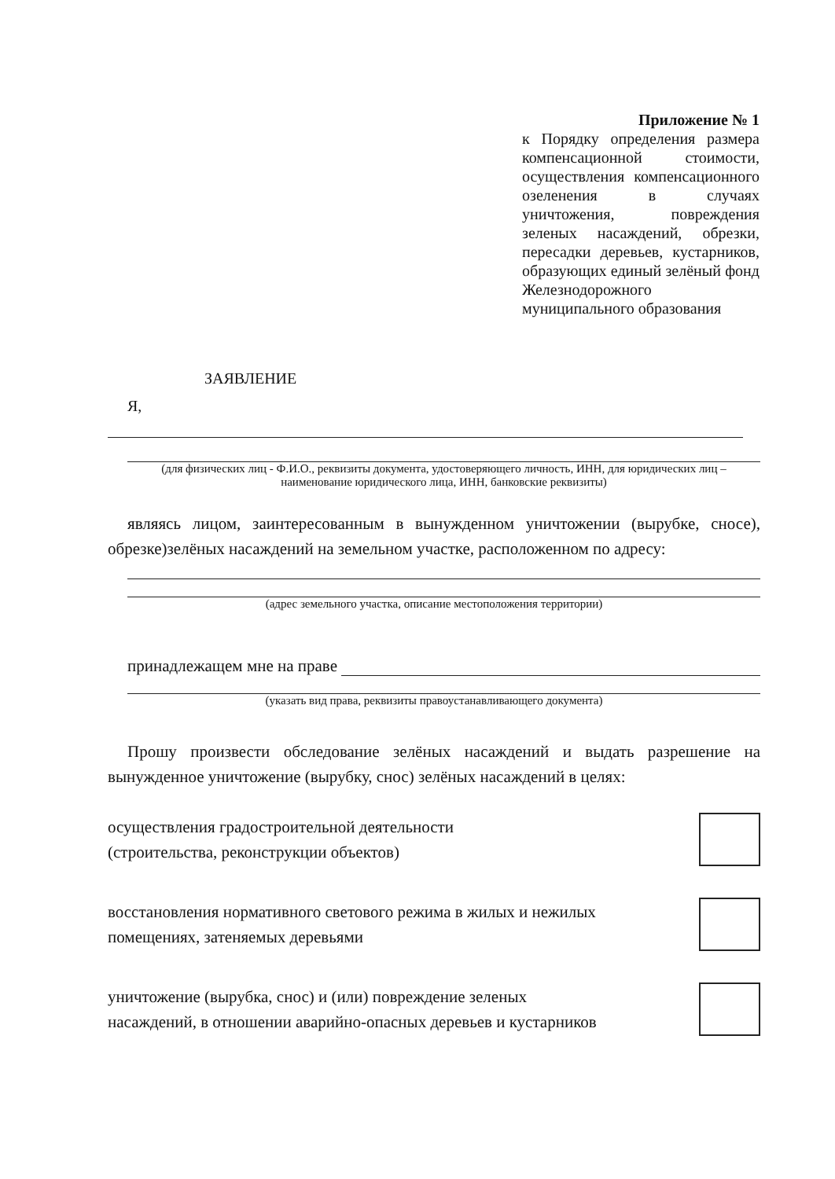Приложение № 1
к Порядку определения размера компенсационной стоимости, осуществления компенсационного озеленения в случаях уничтожения, повреждения зеленых насаждений, обрезки, пересадки деревьев, кустарников, образующих единый зелёный фонд Железнодорожного муниципального образования
ЗАЯВЛЕНИЕ
Я,
(для физических лиц - Ф.И.О., реквизиты документа, удостоверяющего личность, ИНН, для юридических лиц – наименование юридического лица, ИНН, банковские реквизиты)
являясь лицом, заинтересованным в вынужденном уничтожении (вырубке, сносе), обрезке)зелёных насаждений на земельном участке, расположенном по адресу:
(адрес земельного участка, описание местоположения территории)
принадлежащем мне на праве
(указать вид права, реквизиты правоустанавливающего документа)
Прошу произвести обследование зелёных насаждений и выдать разрешение на вынужденное уничтожение (вырубку, снос) зелёных насаждений в целях:
осуществления градостроительной деятельности
(строительства, реконструкции объектов)
восстановления нормативного светового режима в жилых и нежилых
помещениях, затеняемых деревьями
уничтожение (вырубка, снос) и (или) повреждение зеленых
насаждений, в отношении аварийно-опасных деревьев и кустарников